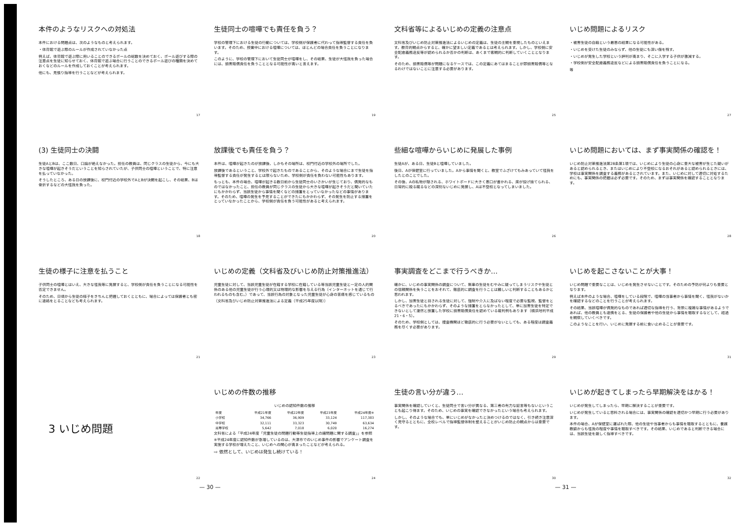本件のようなリスクへの対処法
本件における問題点は、次のようなものと考えられます。
・体育館で遊ぶ際のルールが作成されていなかった点
例えば、体育館で遊ぶ際に用いることのできるボールの総数を決めておく、ボール遊びする際の注意点を生徒に知らせておく、体育館で遊ぶ場合に行うことのできるボール遊びの種類を決めておくなどのルールを作成しておくことが考えられます。
他にも、見張り指導を行うことなどが考えられます。
17
生徒同士の喧嘩でも責任を負う？
学校の管理下における生徒の行動については、学校側が保護者に代わって指導監督する責任を負います。そのため、授業中における喧嘩については、ほとんどの場合責任を負うことになります。
このように、学校の管理下において生徒同士が喧嘩をし、その結果、生徒が大怪我を負った場合には、損害賠償責任を負うこととなる可能性が高いと言えます。
19
(3) 生徒同士の決闘
生徒AとBは、ここ数日、口論が絶えなかった。担任の教員は、同じクラスの生徒から、今にも大きな喧嘩が起きそうだということを知らされていたが、子供同士の喧嘩ということで、特に注意を払っていなかった。
そうしたところ、ある日の放課後に、校門付近の学校外でAとBが決闘を起こし、その結果、Bは骨折するなどの大怪我を負った。
18
放課後でも責任を負う？
本件は、喧嘩が起きたのが放課後、しかもその場所は、校門付近の学校外の場所でした。
放課後であるということ、学校外で起きたものであることから、そのような場合にまで生徒を指導監督する責任が発生するとは限らないため、学校側が責任を負わない可能性もあります。
もっとも、本件の場合、喧嘩が起きる数日前から生徒同士のいさかいが生じており、偶発的なものではなかったこと、担任の教員が同じクラスの生徒から大きな喧嘩が起きそうだと聞いていたにもかかわらず、当該生徒から事情を聞くなどの措置をとっていなかったなどの事情があります。そのため、喧嘩の発生を予見することができたにもかかわらず、その発生を防止する措置をとっていなかったことから、学校側が責任を負う可能性があると考えられます。
20
生徒の様子に注意を払うこと
子供同士の喧嘩とはいえ、大きな怪我等に発展すると、学校側が責任を負うことになる可能性を否定できません。
そのため、日頃から生徒の様子をきちんと把握しておくとともに、場合によっては保護者とも密に連絡をとることなども考えられます。
21
いじめの定義（文科省及びいじめ防止対策推進法）
児童生徒に対して、当該児童生徒が在籍する学校に在籍している等当該児童生徒と一定の人的関係のある他の児童生徒が行う心理的又は物理的な影響を与える行為（インターネットを通じて行われるものも含む。）であって、当該行為の対象となった児童生徒が心身の苦痛を感じているもの
（文科省及びいじめ防止対策推進法による定義（平成25年度以降））
23
3 いじめ問題
22
いじめの件数の推移
いじめの認知件数の推移
| 年度 | 平成21年度 | 平成22年度 | 平成23年度 | 平成24年度※ |
| --- | --- | --- | --- | --- |
| 小学校 | 34,766 | 36,909 | 33,124 | 117,383 |
| 中学校 | 32,111 | 33,323 | 30,749 | 63,634 |
| 高等学校 | 5,642 | 7,018 | 6,020 | 16,274 |
文科省による「平成24年度「児童生徒の問題行動等生徒指導上の諸問題に関する調査」」を参照
※平成24年度に認知件数が急増しているのは、大津市でのいじめ事件の影響でアンケート調査を実施する学校が増えたこと、いじめへの関心が高まったことなどが考えられる。
⇨ 依然として、いじめは発生し続けている！
24
文科省等によるいじめの定義の注意点
文科省及びいじめ防止対策推進法によるいじめの定義は、生徒の主観を重視したものといえます。教育的観点からすると、確かに望ましい定義であるとは考えられます。しかし、学校側に安全配慮義務違反等が認められるか否かの判断は、あくまで客観的に判断していくこととなります。
そのため、損害賠償等が問題になるケースでは、この定義にあてはまることが即損害賠償等となるわけではないことに注意する必要があります。
25
いじめ問題によるリスク
・被害生徒の自殺という最悪の結果になる可能性がある。
・いじめを受けた生徒のみならず、他の生徒にも深い傷を残す。
・いじめが発生した学校という評判が高まり、そこに入学する子供が激減する。
・学校側が安全配慮義務違反などによる損害賠償責任を負うことになる。
等
27
些細な喧嘩からいじめに発展した事例
生徒Aが、ある日、生徒Bと喧嘩していました。
後日、Aが保健室に行っていました。Aから事情を聞くと、教室でふざけてもみあっていて怪我をしたとのことでした。
その後、Aの私物が隠される、ホワイトボードに大きく悪口が書かれる、席が投げ捨てられる、日常的に殴る蹴るなどの深刻ないじめに発展し、Aは不登校となってしまいました。
26
いじめ問題においては、まず事実関係の確認を！
いじめ防止対策推進法第28条第1項では、いじめにより生徒の心身に重大な被害が生じた疑いがあると認められるとき、またはいじめにより不登校になるおそれがあると認められるときには、学校は事実関係を調査する義務があるとされています。また、いじめに対して適切に対処するためにも、事実関係の把握は必ず必要です。そのため、まずは事実関係を確認することとなります。
28
事実調査をどこまで行うべきか…
確かに、いじめの事実関係の調査について、無辜の生徒をむやみに疑ってしまうリスクや生徒との信頼関係を失うことをおそれて、徹底的に調査を行うことは難しいと判断することもあるかと思われます。
しかし、加害生徒と目される生徒に対して、強制や介入に及ばない程度で必要な監視、監督をとるべきであったにもかかわらず、そのような措置をとらなかったとして、単に加害生徒を特定できないとして漫然と放置した学校に損害賠償責任を認めている裁判例もあります（横浜地判平成21・6・5）。
そのため、学校側としては、捜査機関ほど徹底的に行う必要がないとしても、ある程度は調査義務を尽くす必要があります。
29
いじめを起こさないことが大事！
いじめ問題で重要なことは、いじめを発生させないことです。そのための予防が何よりも重要となります。
例えば本件のような場合、喧嘩をしている段階で、喧嘩の当事者から事情を聞く、怪我がないかを確認するなどのことを行うことが考えられます。
その結果、当該喧嘩が偶発的なものであれば適切な指導を行う、背景に複雑な事情があるようであれば、他の教員とも連携をとる、生徒の保護者や他の生徒から事情を聴取するなどして、経過を観察していくべきです。
このようなことを行い、いじめに発展する前に食い止めることが重要です。
31
生徒の言い分が違う…
事実関係を確認していくと、生徒同士で言い分が異なる、第三者の有力な証言等もないということも起こり得ます。そのため、いじめの事実を確認できなかったという場合も考えられます。
しかし、そのような場合でも、単にいじめがなかったと決めつけるのではなく、引き続き注意深く見守るとともに、全校レベルで指導監督体制を整えることがいじめ防止の観点からは重要です。
30
いじめが起きてしまったら早期解決をはかる！
いじめが発生してしまったら、早期に解決することが重要です。
いじめが発生していると思料される場合には、事実関係の確認を適切かつ早期に行う必要があります。
本件の場合、Aが保健室に運ばれた際、他の生徒や当事者からも事情を聴取するとともに、養護教諭からも怪我の程度や事情を聴取すべきです。その結果、いじめであると判断できる場合には、当該生徒を厳しく指導すべきです。
32
— 30 — — 31 —